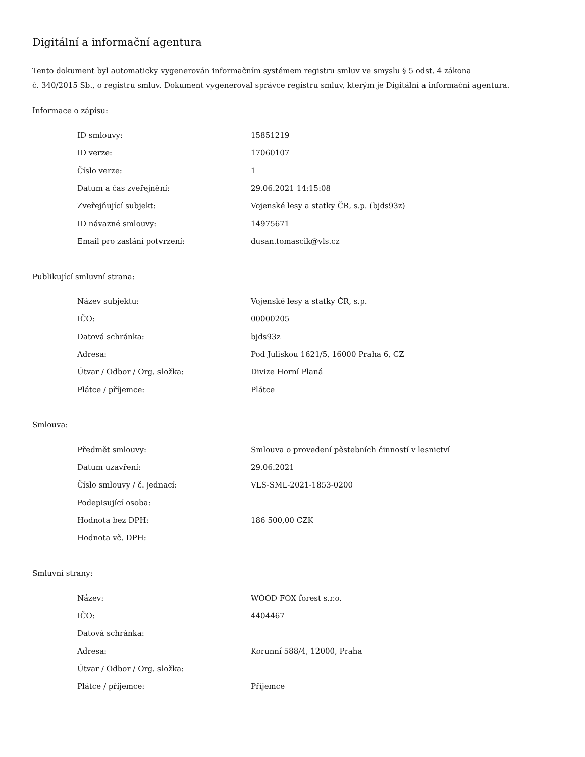Digitální a informační agentura
Tento dokument byl automaticky vygenerován informačním systémem registru smluv ve smyslu § 5 odst. 4 zákona
č. 340/2015 Sb., o registru smluv. Dokument vygeneroval správce registru smluv, kterým je Digitální a informační agentura.
Informace o zápisu:
| ID smlouvy: | 15851219 |
| ID verze: | 17060107 |
| Číslo verze: | 1 |
| Datum a čas zveřejnění: | 29.06.2021 14:15:08 |
| Zveřejňující subjekt: | Vojenské lesy a statky ČR, s.p. (bjds93z) |
| ID návazné smlouvy: | 14975671 |
| Email pro zaslání potvrzení: | dusan.tomascik@vls.cz |
Publikující smluvní strana:
| Název subjektu: | Vojenské lesy a statky ČR, s.p. |
| IČO: | 00000205 |
| Datová schránka: | bjds93z |
| Adresa: | Pod Juliskou 1621/5, 16000 Praha 6, CZ |
| Útvar / Odbor / Org. složka: | Divize Horní Planá |
| Plátce / příjemce: | Plátce |
Smlouva:
| Předmět smlouvy: | Smlouva o provedení pěstebních činností v lesnictví |
| Datum uzavření: | 29.06.2021 |
| Číslo smlouvy / č. jednací: | VLS-SML-2021-1853-0200 |
| Podepisující osoba: | |
| Hodnota bez DPH: | 186 500,00 CZK |
| Hodnota vč. DPH: | |
Smluvní strany:
| Název: | WOOD FOX forest s.r.o. |
| IČO: | 4404467 |
| Datová schránka: | |
| Adresa: | Korunní 588/4, 12000, Praha |
| Útvar / Odbor / Org. složka: | |
| Plátce / příjemce: | Příjemce |